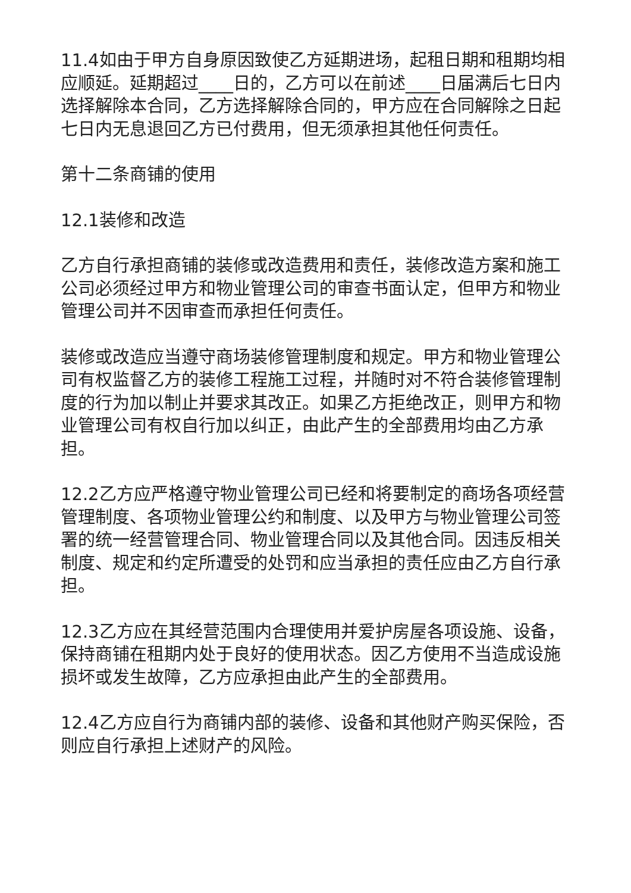11.4如由于甲方自身原因致使乙方延期进场，起租日期和租期均相应顺延。延期超过____日的，乙方可以在前述____日届满后七日内选择解除本合同，乙方选择解除合同的，甲方应在合同解除之日起七日内无息退回乙方已付费用，但无须承担其他任何责任。
第十二条商铺的使用
12.1装修和改造
乙方自行承担商铺的装修或改造费用和责任，装修改造方案和施工公司必须经过甲方和物业管理公司的审查书面认定，但甲方和物业管理公司并不因审查而承担任何责任。
装修或改造应当遵守商场装修管理制度和规定。甲方和物业管理公司有权监督乙方的装修工程施工过程，并随时对不符合装修管理制度的行为加以制止并要求其改正。如果乙方拒绝改正，则甲方和物业管理公司有权自行加以纠正，由此产生的全部费用均由乙方承担。
12.2乙方应严格遵守物业管理公司已经和将要制定的商场各项经营管理制度、各项物业管理公约和制度、以及甲方与物业管理公司签署的统一经营管理合同、物业管理合同以及其他合同。因违反相关制度、规定和约定所遭受的处罚和应当承担的责任应由乙方自行承担。
12.3乙方应在其经营范围内合理使用并爱护房屋各项设施、设备，保持商铺在租期内处于良好的使用状态。因乙方使用不当造成设施损坏或发生故障，乙方应承担由此产生的全部费用。
12.4乙方应自行为商铺内部的装修、设备和其他财产购买保险，否则应自行承担上述财产的风险。